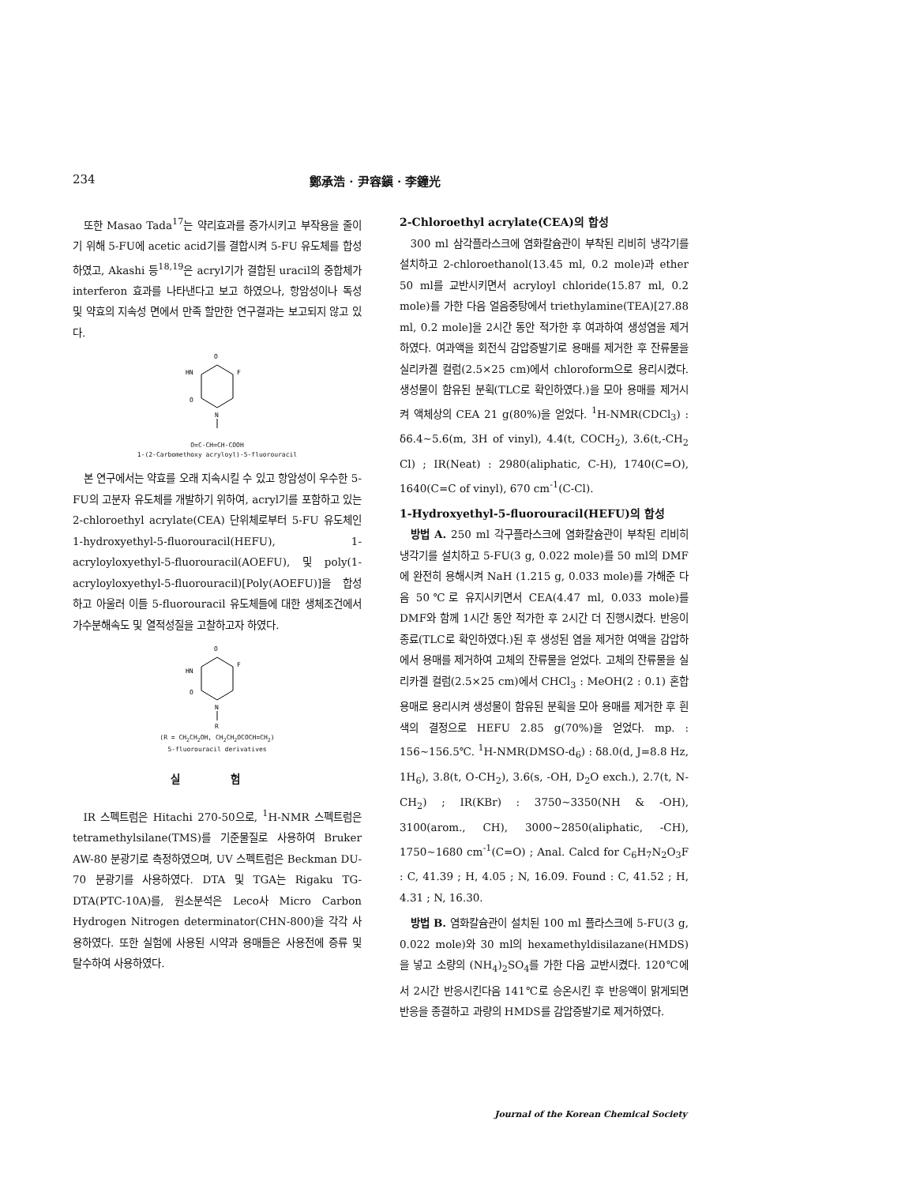234 鄭承浩 · 尹容鎭 · 李鐘光
또한 Masao Tada<sup>17</sup>는 약리효과를 증가시키고 부작용을 줄이기 위해 5-FU에 acetic acid기를 결합시켜 5-FU 유도체를 합성하였고, Akashi 등<sup>18,19</sup>은 acryl기가 결합된 uracil의 중합체가 interferon 효과를 나타낸다고 보고 하였으나, 항암성이나 독성 및 약효의 지속성 면에서 만족 할만한 연구결과는 보고되지 않고 있다.
O
F
HN
O
N
O=C-CH=CH-COOH
1-(2-Carbomethoxy acryloyl)-5-fluorouracil
본 연구에서는 약효를 오래 지속시킬 수 있고 항암성이 우수한 5-FU의 고분자 유도체를 개발하기 위하여, acryl기를 포함하고 있는 2-chloroethyl acrylate(CEA) 단위체로부터 5-FU 유도체인 1-hydroxyethyl-5-fluorouracil(HEFU), 1-acryloyloxyethyl-5-fluorouracil(AOEFU), 및 poly(1-acryloyloxyethyl-5-fluorouracil)[Poly(AOEFU)]을 합성하고 아울러 이들 5-fluorouracil 유도체들에 대한 생체조건에서 가수분해속도 및 열적성질을 고찰하고자 하였다.
O
F
HN
O
N
R
(R = CH<sub>2</sub>CH<sub>2</sub>OH, CH<sub>2</sub>CH<sub>2</sub>OCOCH=CH<sub>2</sub>)
5-fluorouracil derivatives
실 험
IR 스펙트럼은 Hitachi 270-50으로, <sup>1</sup>H-NMR 스펙트럼은 tetramethylsilane(TMS)를 기준물질로 사용하여 Bruker AW-80 분광기로 측정하였으며, UV 스펙트럼은 Beckman DU-70 분광기를 사용하였다. DTA 및 TGA는 Rigaku TG-DTA(PTC-10A)를, 원소분석은 Leco사 Micro Carbon Hydrogen Nitrogen determinator(CHN-800)을 각각 사용하였다. 또한 실험에 사용된 시약과 용매들은 사용전에 증류 및 탈수하여 사용하였다.
2-Chloroethyl acrylate(CEA)의 합성
300 ml 삼각플라스크에 염화칼슘관이 부착된 리비히 냉각기를 설치하고 2-chloroethanol(13.45 ml, 0.2 mole)과 ether 50 ml를 교반시키면서 acryloyl chloride(15.87 ml, 0.2 mole)를 가한 다음 얼음중탕에서 triethylamine(TEA)[27.88 ml, 0.2 mole]을 2시간 동안 적가한 후 여과하여 생성염을 제거하였다. 여과액을 회전식 감압증발기로 용매를 제거한 후 잔류물을 실리카겔 컬럼(2.5×25 cm)에서 chloroform으로 용리시켰다. 생성물이 함유된 분획(TLC로 확인하였다.)을 모아 용매를 제거시켜 액체상의 CEA 21 g(80%)을 얻었다. <sup>1</sup>H-NMR(CDCl<sub>3</sub>) : δ6.4∼5.6(m, 3H of vinyl), 4.4(t, COCH<sub>2</sub>), 3.6(t,-CH<sub>2</sub> Cl) ; IR(Neat) : 2980(aliphatic, C-H), 1740(C=O), 1640(C=C of vinyl), 670 cm<sup>-1</sup>(C-Cl).
1-Hydroxyethyl-5-fluorouracil(HEFU)의 합성
방법 A. 250 ml 각구플라스크에 염화칼슘관이 부착된 리비히 냉각기를 설치하고 5-FU(3 g, 0.022 mole)를 50 ml의 DMF에 완전히 용해시켜 NaH (1.215 g, 0.033 mole)를 가해준 다음 50℃로 유지시키면서 CEA(4.47 ml, 0.033 mole)를 DMF와 함께 1시간 동안 적가한 후 2시간 더 진행시켰다. 반응이 종료(TLC로 확인하였다.)된 후 생성된 염을 제거한 여액을 감압하에서 용매를 제거하여 고체의 잔류물을 얻었다. 고체의 잔류물을 실리카겔 컬럼(2.5×25 cm)에서 CHCl<sub>3</sub> : MeOH(2 : 0.1) 혼합용매로 용리시켜 생성물이 함유된 분획을 모아 용매를 제거한 후 흰색의 결정으로 HEFU 2.85 g(70%)을 얻었다. mp. : 156∼156.5℃. <sup>1</sup>H-NMR(DMSO-d<sub>6</sub>) : δ8.0(d, J=8.8 Hz, 1H<sub>6</sub>), 3.8(t, O-CH<sub>2</sub>), 3.6(s, -OH, D<sub>2</sub>O exch.), 2.7(t, N-CH<sub>2</sub>) ; IR(KBr) : 3750∼3350(NH & -OH), 3100(arom., CH), 3000∼2850(aliphatic, -CH), 1750∼1680 cm<sup>-1</sup>(C=O) ; Anal. Calcd for C<sub>6</sub>H<sub>7</sub>N<sub>2</sub>O<sub>3</sub>F : C, 41.39 ; H, 4.05 ; N, 16.09. Found : C, 41.52 ; H, 4.31 ; N, 16.30.
방법 B. 염화칼슘관이 설치된 100 ml 플라스크에 5-FU(3 g, 0.022 mole)와 30 ml의 hexamethyldisilazane(HMDS)을 넣고 소량의 (NH<sub>4</sub>)<sub>2</sub>SO<sub>4</sub>를 가한 다음 교반시켰다. 120℃에서 2시간 반응시킨다음 141℃로 승온시킨 후 반응액이 맑게되면 반응을 종결하고 과량의 HMDS를 감압증발기로 제거하였다.
Journal of the Korean Chemical Society